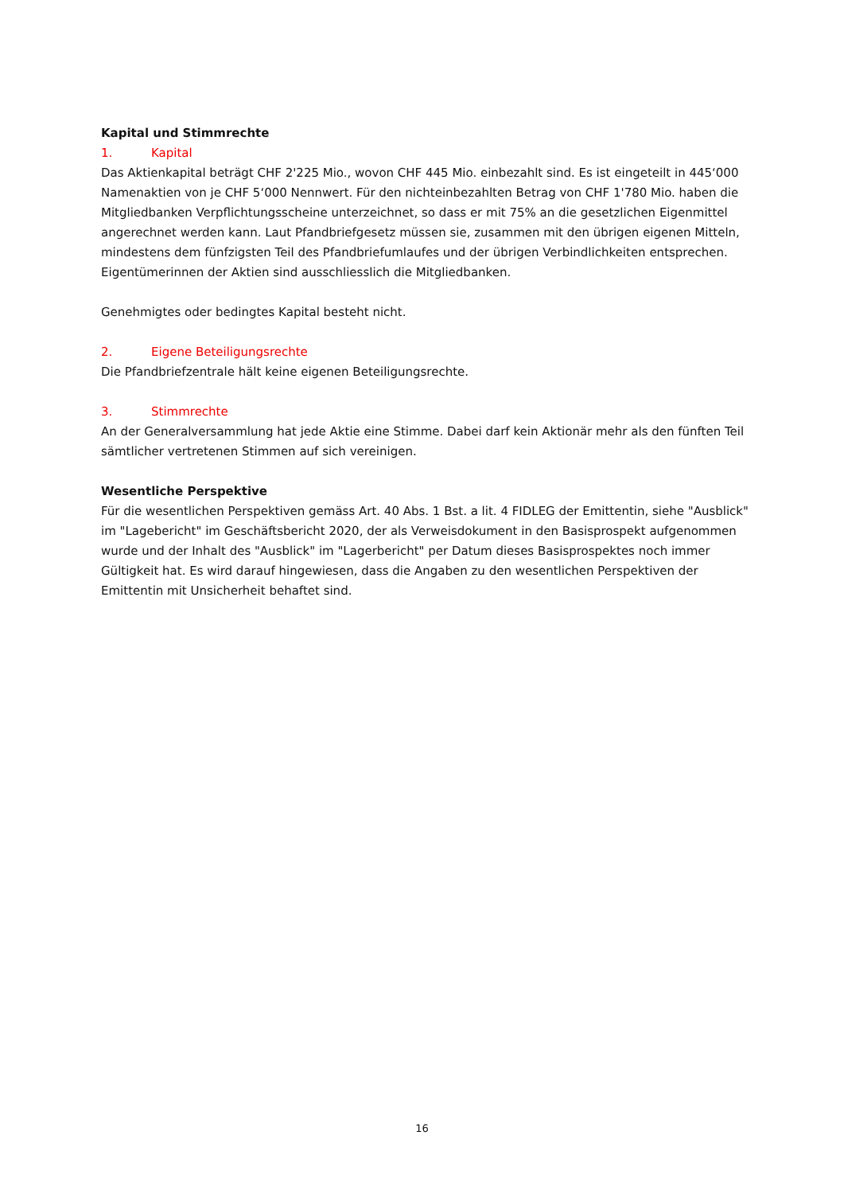Kapital und Stimmrechte
1. Kapital
Das Aktienkapital beträgt CHF 2'225 Mio., wovon CHF 445 Mio. einbezahlt sind. Es ist eingeteilt in 445‘000 Namenaktien von je CHF 5‘000 Nennwert. Für den nichteinbezahlten Betrag von CHF 1'780 Mio. haben die Mitgliedbanken Verpflichtungsscheine unterzeichnet, so dass er mit 75% an die gesetzlichen Eigenmittel angerechnet werden kann. Laut Pfandbriefgesetz müssen sie, zusammen mit den übrigen eigenen Mitteln, mindestens dem fünfzigsten Teil des Pfandbriefumlaufes und der übrigen Verbindlichkeiten entsprechen. Eigentümerinnen der Aktien sind ausschliesslich die Mitgliedbanken.
Genehmigtes oder bedingtes Kapital besteht nicht.
2. Eigene Beteiligungsrechte
Die Pfandbriefzentrale hält keine eigenen Beteiligungsrechte.
3. Stimmrechte
An der Generalversammlung hat jede Aktie eine Stimme. Dabei darf kein Aktionär mehr als den fünften Teil sämtlicher vertretenen Stimmen auf sich vereinigen.
Wesentliche Perspektive
Für die wesentlichen Perspektiven gemäss Art. 40 Abs. 1 Bst. a lit. 4 FIDLEG der Emittentin, siehe "Ausblick" im "Lagebericht" im Geschäftsbericht 2020, der als Verweisdokument in den Basisprospekt aufgenommen wurde und der Inhalt des "Ausblick" im "Lagerbericht" per Datum dieses Basisprospektes noch immer Gültigkeit hat. Es wird darauf hingewiesen, dass die Angaben zu den wesentlichen Perspektiven der Emittentin mit Unsicherheit behaftet sind.
16